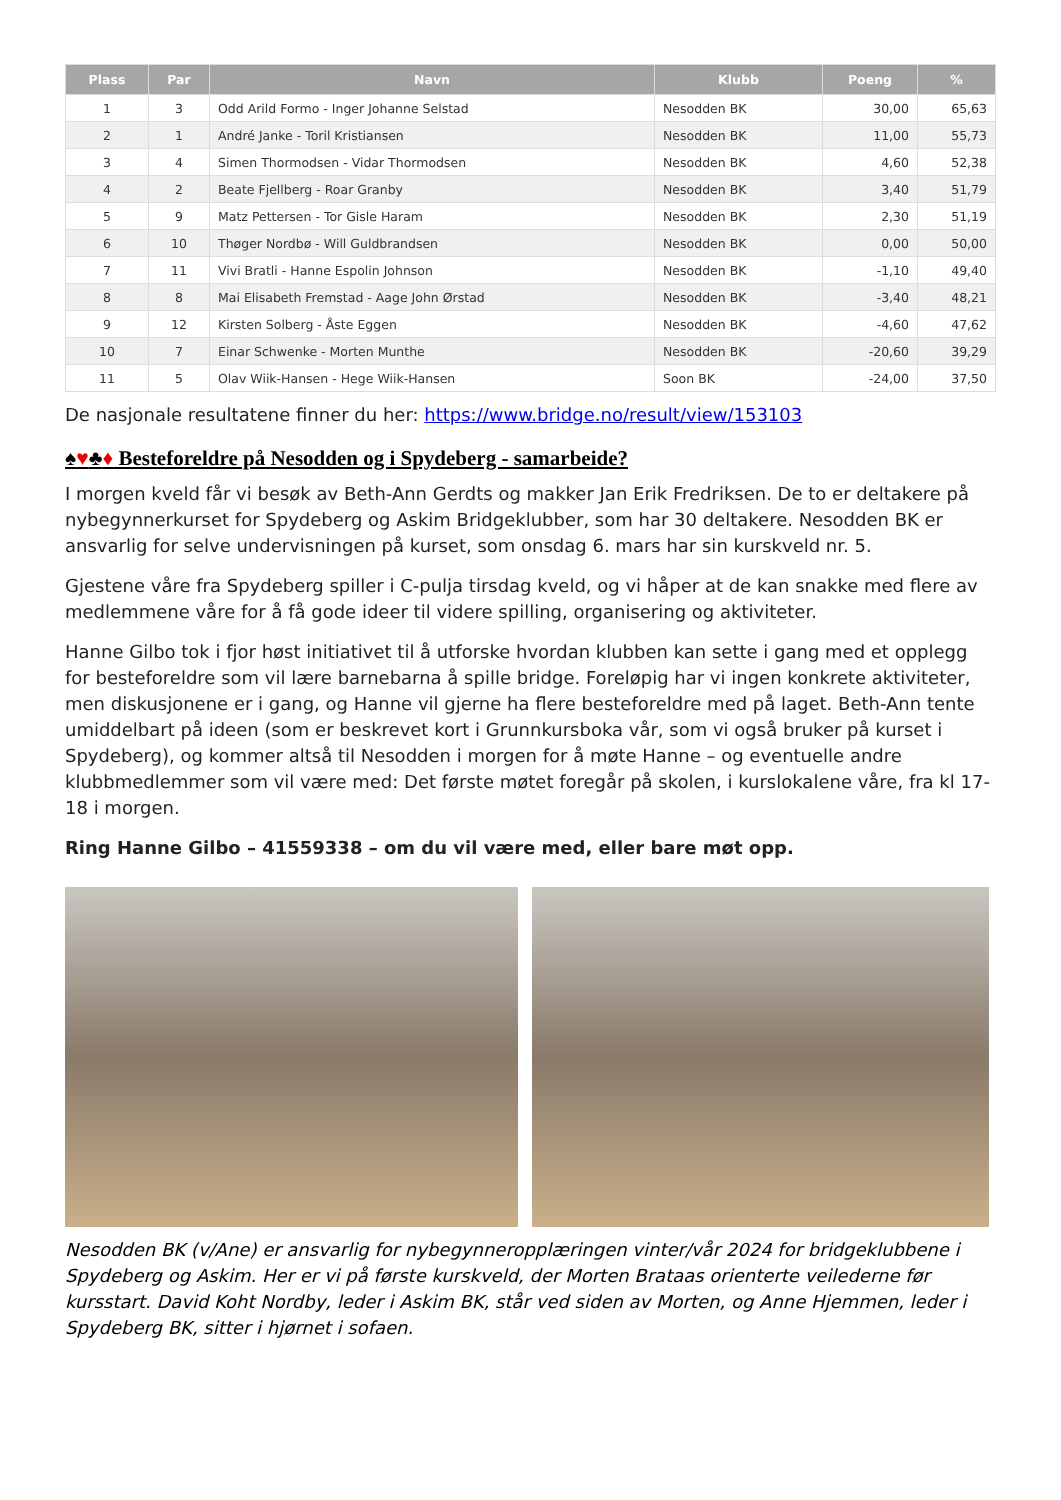| Plass | Par | Navn | Klubb | Poeng | % |
| --- | --- | --- | --- | --- | --- |
| 1 | 3 | Odd Arild Formo - Inger Johanne Selstad | Nesodden BK | 30,00 | 65,63 |
| 2 | 1 | André Janke - Toril Kristiansen | Nesodden BK | 11,00 | 55,73 |
| 3 | 4 | Simen Thormodsen - Vidar Thormodsen | Nesodden BK | 4,60 | 52,38 |
| 4 | 2 | Beate Fjellberg - Roar Granby | Nesodden BK | 3,40 | 51,79 |
| 5 | 9 | Matz Pettersen - Tor Gisle Haram | Nesodden BK | 2,30 | 51,19 |
| 6 | 10 | Thøger Nordbø - Will Guldbrandsen | Nesodden BK | 0,00 | 50,00 |
| 7 | 11 | Vivi Bratli - Hanne Espolin Johnson | Nesodden BK | -1,10 | 49,40 |
| 8 | 8 | Mai Elisabeth Fremstad - Aage John Ørstad | Nesodden BK | -3,40 | 48,21 |
| 9 | 12 | Kirsten Solberg - Åste Eggen | Nesodden BK | -4,60 | 47,62 |
| 10 | 7 | Einar Schwenke - Morten Munthe | Nesodden BK | -20,60 | 39,29 |
| 11 | 5 | Olav Wiik-Hansen - Hege Wiik-Hansen | Soon BK | -24,00 | 37,50 |
De nasjonale resultatene finner du her: https://www.bridge.no/result/view/153103
♠♥♣♦ Besteforeldre på Nesodden og i Spydeberg - samarbeide?
I morgen kveld får vi besøk av Beth-Ann Gerdts og makker Jan Erik Fredriksen. De to er deltakere på nybegynnerkurset for Spydeberg og Askim Bridgeklubber, som har 30 deltakere. Nesodden BK er ansvarlig for selve undervisningen på kurset, som onsdag 6. mars har sin kurskveld nr. 5.
Gjestene våre fra Spydeberg spiller i C-pulja tirsdag kveld, og vi håper at de kan snakke med flere av medlemmene våre for å få gode ideer til videre spilling, organisering og aktiviteter.
Hanne Gilbo tok i fjor høst initiativet til å utforske hvordan klubben kan sette i gang med et opplegg for besteforeldre som vil lære barnebarna å spille bridge. Foreløpig har vi ingen konkrete aktiviteter, men diskusjonene er i gang, og Hanne vil gjerne ha flere besteforeldre med på laget. Beth-Ann tente umiddelbart på ideen (som er beskrevet kort i Grunnkursboka vår, som vi også bruker på kurset i Spydeberg), og kommer altså til Nesodden i morgen for å møte Hanne – og eventuelle andre klubbmedlemmer som vil være med: Det første møtet foregår på skolen, i kurslokalene våre, fra kl 17-18 i morgen.
Ring Hanne Gilbo – 41559338 – om du vil være med, eller bare møt opp.
Nesodden BK (v/Ane) er ansvarlig for nybegynneropplæringen vinter/vår 2024 for bridgeklubbene i Spydeberg og Askim. Her er vi på første kurskveld, der Morten Brataas orienterte veilederne før kursstart. David Koht Nordby, leder i Askim BK, står ved siden av Morten, og Anne Hjemmen, leder i Spydeberg BK, sitter i hjørnet i sofaen.